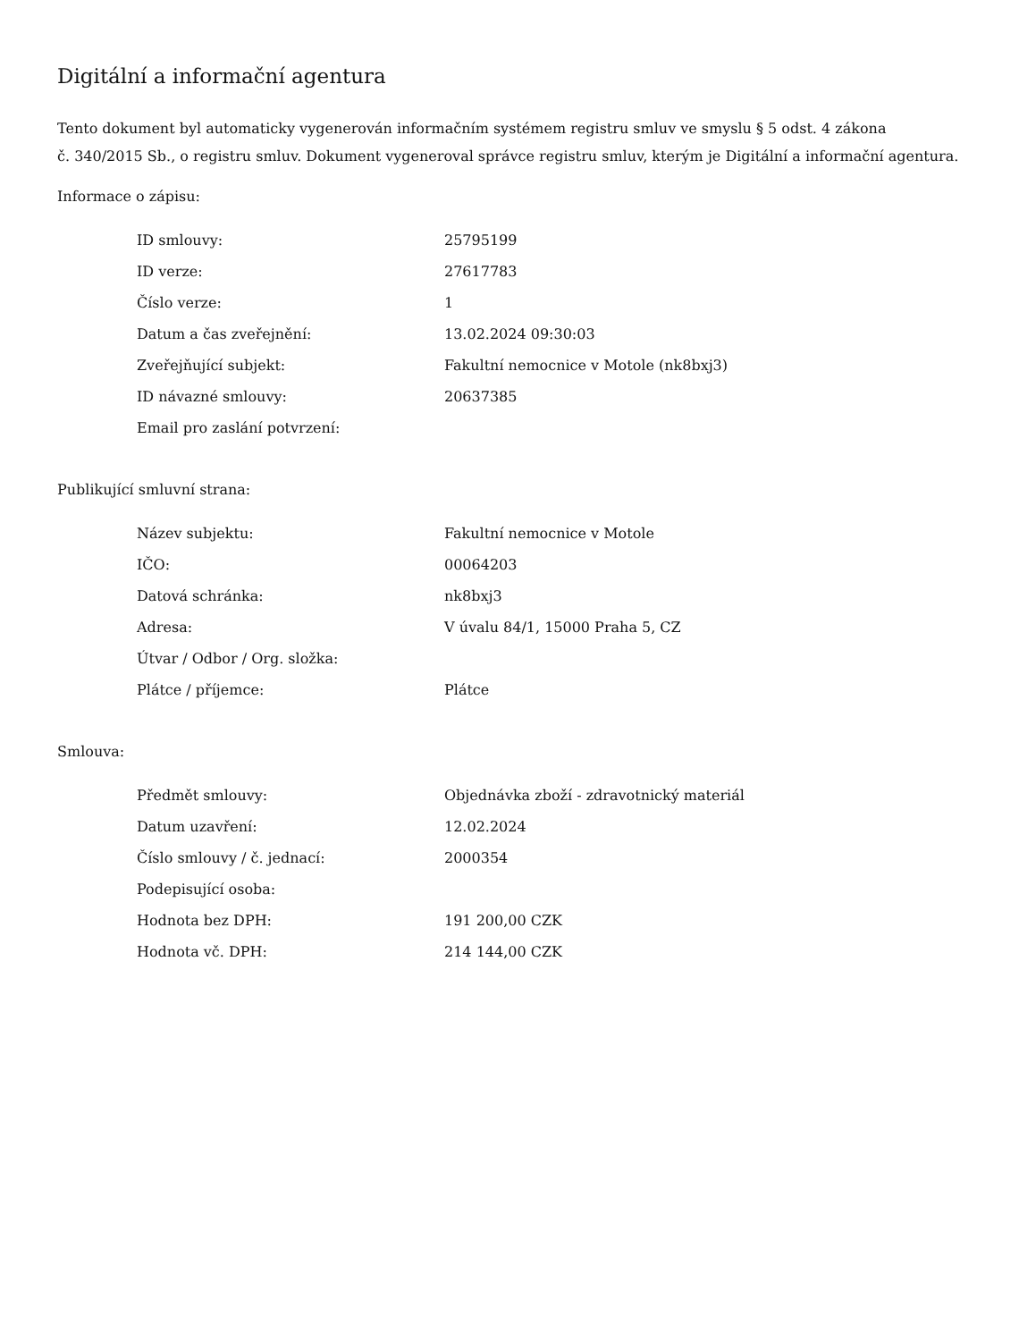Digitální a informační agentura
Tento dokument byl automaticky vygenerován informačním systémem registru smluv ve smyslu § 5 odst. 4 zákona
č. 340/2015 Sb., o registru smluv. Dokument vygeneroval správce registru smluv, kterým je Digitální a informační agentura.
Informace o zápisu:
| ID smlouvy: | 25795199 |
| ID verze: | 27617783 |
| Číslo verze: | 1 |
| Datum a čas zveřejnění: | 13.02.2024 09:30:03 |
| Zveřejňující subjekt: | Fakultní nemocnice v Motole (nk8bxj3) |
| ID návazné smlouvy: | 20637385 |
| Email pro zaslání potvrzení: | |
Publikující smluvní strana:
| Název subjektu: | Fakultní nemocnice v Motole |
| IČO: | 00064203 |
| Datová schránka: | nk8bxj3 |
| Adresa: | V úvalu 84/1, 15000 Praha 5, CZ |
| Útvar / Odbor / Org. složka: | |
| Plátce / příjemce: | Plátce |
Smlouva:
| Předmět smlouvy: | Objednávka zboží - zdravotnický materiál |
| Datum uzavření: | 12.02.2024 |
| Číslo smlouvy / č. jednací: | 2000354 |
| Podepisující osoba: | |
| Hodnota bez DPH: | 191 200,00 CZK |
| Hodnota vč. DPH: | 214 144,00 CZK |